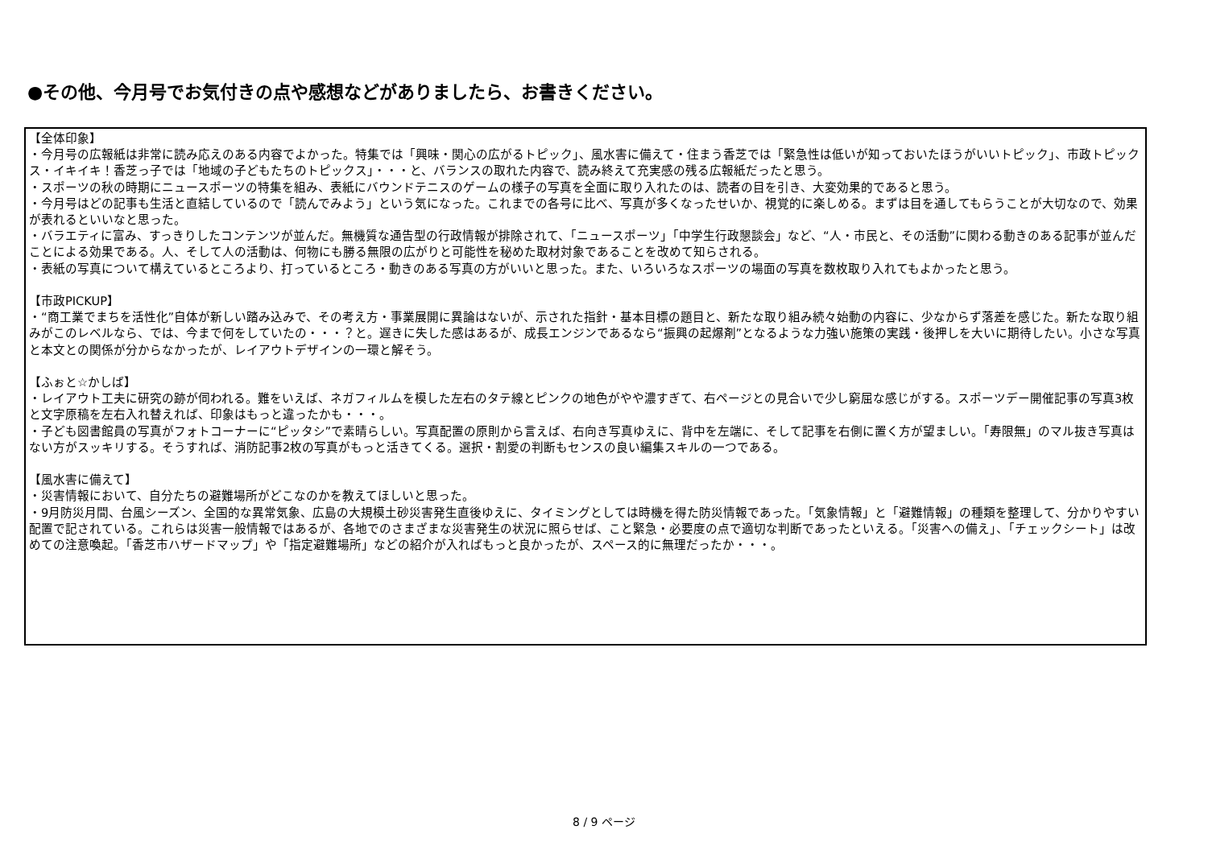●その他、今月号でお気付きの点や感想などがありましたら、お書きください。
【全体印象】
・今月号の広報紙は非常に読み応えのある内容でよかった。特集では「興味・関心の広がるトピック」、風水害に備えて・住まう香芝では「緊急性は低いが知っておいたほうがいいトピック」、市政トピックス・イキイキ！香芝っ子では「地域の子どもたちのトピックス」・・・と、バランスの取れた内容で、読み終えて充実感の残る広報紙だったと思う。
・スポーツの秋の時期にニュースポーツの特集を組み、表紙にバウンドテニスのゲームの様子の写真を全面に取り入れたのは、読者の目を引き、大変効果的であると思う。
・今月号はどの記事も生活と直結しているので「読んでみよう」という気になった。これまでの各号に比べ、写真が多くなったせいか、視覚的に楽しめる。まずは目を通してもらうことが大切なので、効果が表れるといいなと思った。
・バラエティに富み、すっきりしたコンテンツが並んだ。無機質な通告型の行政情報が排除されて、「ニュースポーツ」「中学生行政懇談会」など、“人・市民と、その活動”に関わる動きのある記事が並んだことによる効果である。人、そして人の活動は、何物にも勝る無限の広がりと可能性を秘めた取材対象であることを改めて知らされる。
・表紙の写真について構えているところより、打っているところ・動きのある写真の方がいいと思った。また、いろいろなスポーツの場面の写真を数枚取り入れてもよかったと思う。
【市政PICKUP】
・“商工業でまちを活性化”自体が新しい踏み込みで、その考え方・事業展開に異論はないが、示された指針・基本目標の題目と、新たな取り組み続々始動の内容に、少なからず落差を感じた。新たな取り組みがこのレベルなら、では、今まで何をしていたの・・・？と。遅きに失した感はあるが、成長エンジンであるなら“振興の起爆剤”となるような力強い施策の実践・後押しを大いに期待したい。小さな写真と本文との関係が分からなかったが、レイアウトデザインの一環と解そう。
【ふぉと☆かしば】
・レイアウト工夫に研究の跡が伺われる。難をいえば、ネガフィルムを模した左右のタテ線とピンクの地色がやや濃すぎて、右ページとの見合いで少し窮屈な感じがする。スポーツデー開催記事の写真3枚と文字原稿を左右入れ替えれば、印象はもっと違ったかも・・・。
・子ども図書館員の写真がフォトコーナーに“ピッタシ”で素晴らしい。写真配置の原則から言えば、右向き写真ゆえに、背中を左端に、そして記事を右側に置く方が望ましい。「寿限無」のマル抜き写真はない方がスッキリする。そうすれば、消防記事2枚の写真がもっと活きてくる。選択・割愛の判断もセンスの良い編集スキルの一つである。
【風水害に備えて】
・災害情報において、自分たちの避難場所がどこなのかを教えてほしいと思った。
・9月防災月間、台風シーズン、全国的な異常気象、広島の大規模土砂災害発生直後ゆえに、タイミングとしては時機を得た防災情報であった。「気象情報」と「避難情報」の種類を整理して、分かりやすい配置で記されている。これらは災害一般情報ではあるが、各地でのさまざまな災害発生の状況に照らせば、こと緊急・必要度の点で適切な判断であったといえる。「災害への備え」、「チェックシート」は改めての注意喚起。「香芝市ハザードマップ」や「指定避難場所」などの紹介が入ればもっと良かったが、スペース的に無理だったか・・・。
8 / 9 ページ